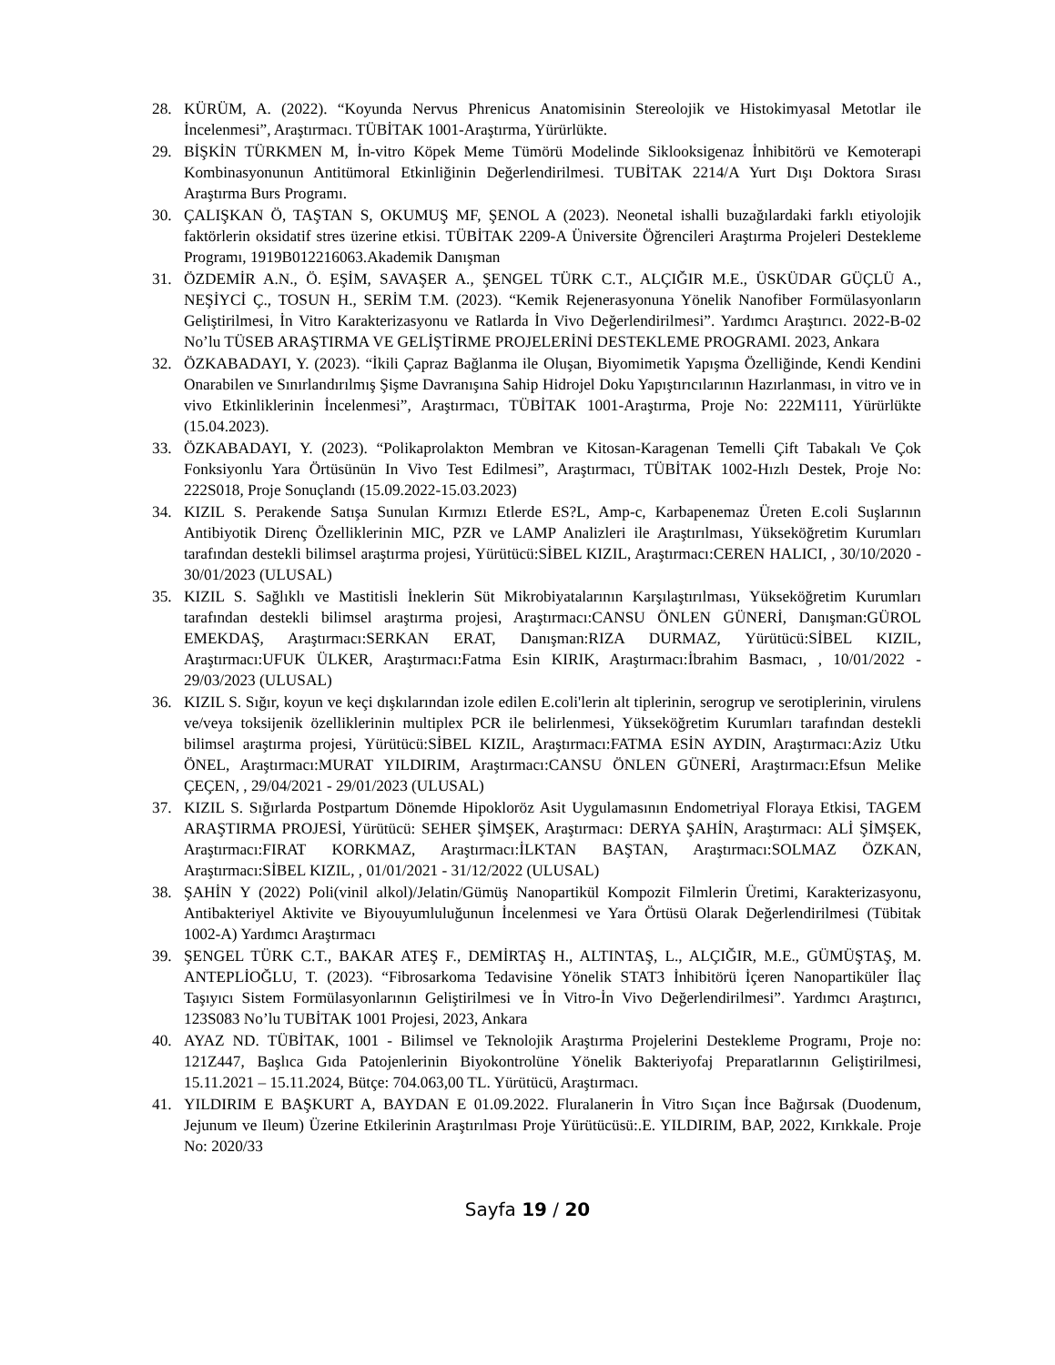28. KÜRÜM, A. (2022). “Koyunda Nervus Phrenicus Anatomisinin Stereolojik ve Histokimyasal Metotlar ile İncelenmesi”, Araştırmacı. TÜBİTAK 1001-Araştırma, Yürürlükte.
29. BİŞKİN TÜRKMEN M, İn-vitro Köpek Meme Tümörü Modelinde Siklooksigenaz İnhibitörü ve Kemoterapi Kombinasyonunun Antitümoral Etkinliğinin Değerlendirilmesi. TUBİTAK 2214/A Yurt Dışı Doktora Sırası Araştırma Burs Programı.
30. ÇALIŞKAN Ö, TAŞTAN S, OKUMUŞ MF, ŞENOL A (2023). Neonetal ishalli buzağılardaki farklı etiyolojik faktörlerin oksidatif stres üzerine etkisi. TÜBİTAK 2209-A Üniversite Öğrencileri Araştırma Projeleri Destekleme Programı, 1919B012216063.Akademik Danışman
31. ÖZDEMİR A.N., Ö. EŞİM, SAVAŞER A., ŞENGEL TÜRK C.T., ALÇIĞIR M.E., ÜSKÜDAR GÜÇLÜ A., NEŞİYCİ Ç., TOSUN H., SERİM T.M. (2023). “Kemik Rejenerasyonuna Yönelik Nanofiber Formülasyonların Geliştirilmesi, İn Vitro Karakterizasyonu ve Ratlarda İn Vivo Değerlendirilmesi”. Yardımcı Araştırıcı. 2022-B-02 No’lu TÜSEB ARAŞTIRMA VE GELİŞTİRME PROJELERİNİ DESTEKLEME PROGRAMI. 2023, Ankara
32. ÖZKABADAYI, Y. (2023). “İkili Çapraz Bağlanma ile Oluşan, Biyomimetik Yapışma Özelliğinde, Kendi Kendini Onarabilen ve Sınırlandırılmış Şişme Davranışına Sahip Hidrojel Doku Yapıştırıcılarının Hazırlanması, in vitro ve in vivo Etkinliklerinin İncelenmesi”, Araştırmacı, TÜBİTAK 1001-Araştırma, Proje No: 222M111, Yürürlükte (15.04.2023).
33. ÖZKABADAYI, Y. (2023). “Polikaprolakton Membran ve Kitosan-Karagenan Temelli Çift Tabakalı Ve Çok Fonksiyonlu Yara Örtüsünün In Vivo Test Edilmesi”, Araştırmacı, TÜBİTAK 1002-Hızlı Destek, Proje No: 222S018, Proje Sonuçlandı (15.09.2022-15.03.2023)
34. KIZIL S. Perakende Satışa Sunulan Kırmızı Etlerde ES?L, Amp-c, Karbapenemaz Üreten E.coli Suşlarının Antibiyotik Direnç Özelliklerinin MIC, PZR ve LAMP Analizleri ile Araştırılması, Yükseköğretim Kurumları tarafından destekli bilimsel araştırma projesi, Yürütücü:SİBEL KIZIL, Araştırmacı:CEREN HALICI, , 30/10/2020 - 30/01/2023 (ULUSAL)
35. KIZIL S. Sağlıklı ve Mastitisli İneklerin Süt Mikrobiyatalarının Karşılaştırılması, Yükseköğretim Kurumları tarafından destekli bilimsel araştırma projesi, Araştırmacı:CANSU ÖNLEN GÜNERİ, Danışman:GÜROL EMEKDAŞ, Araştırmacı:SERKAN ERAT, Danışman:RIZA DURMAZ, Yürütücü:SİBEL KIZIL, Araştırmacı:UFUK ÜLKER, Araştırmacı:Fatma Esin KIRIK, Araştırmacı:İbrahim Basmacı, , 10/01/2022 - 29/03/2023 (ULUSAL)
36. KIZIL S. Sığır, koyun ve keçi dışkılarından izole edilen E.coli'lerin alt tiplerinin, serogrup ve serotiplerinin, virulens ve/veya toksijenik özelliklerinin multiplex PCR ile belirlenmesi, Yükseköğretim Kurumları tarafından destekli bilimsel araştırma projesi, Yürütücü:SİBEL KIZIL, Araştırmacı:FATMA ESİN AYDIN, Araştırmacı:Aziz Utku ÖNEL, Araştırmacı:MURAT YILDIRIM, Araştırmacı:CANSU ÖNLEN GÜNERİ, Araştırmacı:Efsun Melike ÇEÇEN, , 29/04/2021 - 29/01/2023 (ULUSAL)
37. KIZIL S. Sığırlarda Postpartum Dönemde Hipokloröz Asit Uygulamasının Endometriyal Floraya Etkisi, TAGEM ARAŞTIRMA PROJESİ, Yürütücü: SEHER ŞİMŞEK, Araştırmacı: DERYA ŞAHİN, Araştırmacı: ALİ ŞİMŞEK, Araştırmacı:FIRAT KORKMAZ, Araştırmacı:İLKTAN BAŞTAN, Araştırmacı:SOLMAZ ÖZKAN, Araştırmacı:SİBEL KIZIL, , 01/01/2021 - 31/12/2022 (ULUSAL)
38. ŞAHİN Y (2022) Poli(vinil alkol)/Jelatin/Gümüş Nanopartikül Kompozit Filmlerin Üretimi, Karakterizasyonu, Antibakteriyel Aktivite ve Biyouyumluluğunun İncelenmesi ve Yara Örtüsü Olarak Değerlendirilmesi (Tübitak 1002-A) Yardımcı Araştırmacı
39. ŞENGEL TÜRK C.T., BAKAR ATEŞ F., DEMİRTAŞ H., ALTINTAŞ, L., ALÇIĞIR, M.E., GÜMÜŞTAŞ, M. ANTEPLİOĞLU, T. (2023). “Fibrosarkoma Tedavisine Yönelik STAT3 İnhibitörü İçeren Nanopartiküler İlaç Taşıyıcı Sistem Formülasyonlarının Geliştirilmesi ve İn Vitro-İn Vivo Değerlendirilmesi”. Yardımcı Araştırıcı, 123S083 No’lu TUBİTAK 1001 Projesi, 2023, Ankara
40. AYAZ ND. TÜBİTAK, 1001 - Bilimsel ve Teknolojik Araştırma Projelerini Destekleme Programı, Proje no: 121Z447, Başlıca Gıda Patojenlerinin Biyokontrolüne Yönelik Bakteriyofaj Preparatlarının Geliştirilmesi, 15.11.2021 – 15.11.2024, Bütçe: 704.063,00 TL. Yürütücü, Araştırmacı.
41. YILDIRIM E BAŞKURT A, BAYDAN E 01.09.2022. Fluralanerin İn Vitro Sıçan İnce Bağırsak (Duodenum, Jejunum ve Ileum) Üzerine Etkilerinin Araştırılması Proje Yürütücüsü:.E. YILDIRIM, BAP, 2022, Kırıkkale. Proje No: 2020/33
Sayfa 19 / 20